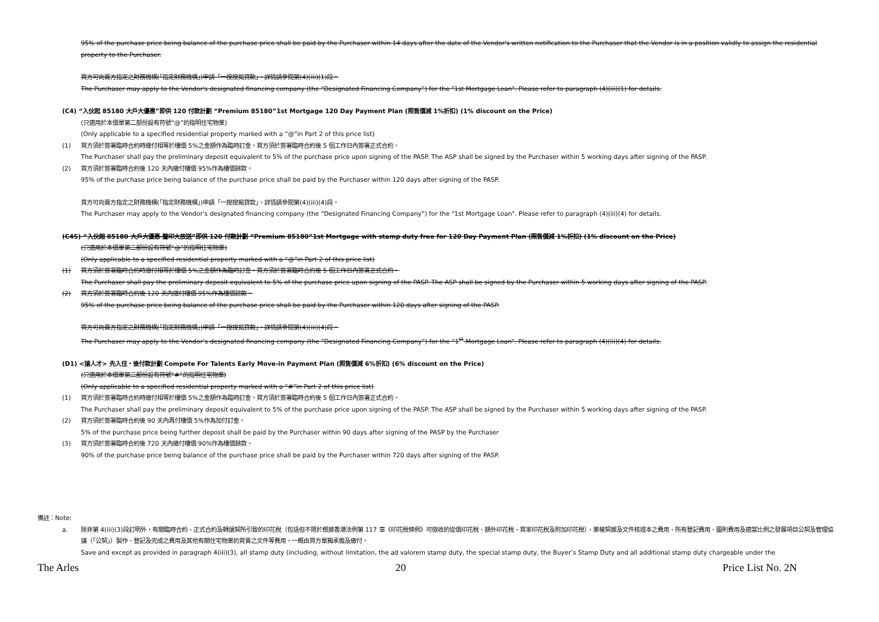95% of the purchase price being balance of the purchase price shall be paid by the Purchaser within 14 days after the date of the Vendor's written notification to the Purchaser that the Vendor is in a position validly to assign the residential property to the Purchaser.
買方可向賣方指定之財務機構(「指定財務機構」)申請「一按按揭貸款」。詳情請參閱第(4)(iii)(1)段。
The Purchaser may apply to the Vendor's designated financing company (the “Designated Financing Company”) for the "1st Mortgage Loan". Please refer to paragraph (4)(iii)(1) for details.
(C4) “入伙起 85180 大戶大優惠”即供 120 付款計劃 “Premium 85180”1st Mortgage 120 Day Payment Plan (照售價減 1%折扣) (1% discount on the Price)
(只適用於本價單第二部份設有符號“@”的指明住宅物業)
(Only applicable to a specified residential property marked with a “@”in Part 2 of this price list)
(1) 買方須於簽署臨時合約時繳付相等於樓價 5%之金額作為臨時訂金。買方須於簽署臨時合約後 5 個工作日內簽署正式合約。
The Purchaser shall pay the preliminary deposit equivalent to 5% of the purchase price upon signing of the PASP. The ASP shall be signed by the Purchaser within 5 working days after signing of the PASP.
(2) 買方須於簽署臨時合約後 120 天內繳付樓價 95%作為樓價餘款。
95% of the purchase price being balance of the purchase price shall be paid by the Purchaser within 120 days after signing of the PASP.
買方可向賣方指定之財務機構(「指定財務機構」)申請「一按按揭貸款」。詳情請參閱第(4)(iii)(4)段。
The Purchaser may apply to the Vendor's designated financing company (the “Designated Financing Company”) for the "1st Mortgage Loan". Please refer to paragraph (4)(iii)(4) for details.
(C4S) “入伙起 85180 大戶大優惠-釐印大放送”即供 120 付款計劃 “Premium 85180”1st Mortgage with stamp duty free for 120 Day Payment Plan (照售價減 1%折扣) (1% discount on the Price)
(只適用於本價單第二部份設有符號“@”的指明住宅物業)
(Only applicable to a specified residential property marked with a “@”in Part 2 of this price list)
(1) 買方須於簽署臨時合約時繳付相等於樓價 5%之金額作為臨時訂金。買方須於簽署臨時合約後 5 個工作日內簽署正式合約。
The Purchaser shall pay the preliminary deposit equivalent to 5% of the purchase price upon signing of the PASP. The ASP shall be signed by the Purchaser within 5 working days after signing of the PASP.
(2) 買方須於簽署臨時合約後 120 天內繳付樓價 95%作為樓價餘款。
95% of the purchase price being balance of the purchase price shall be paid by the Purchaser within 120 days after signing of the PASP.
買方可向賣方指定之財務機構(「指定財務機構」)申請「一按按揭貸款」。詳情請參閱第(4)(iii)(4)段。
The Purchaser may apply to the Vendor’s designated financing company (the “Designated Financing Company”) for the “1<sup>st</sup> Mortgage Loan”. Please refer to paragraph (4)(iii)(4) for details.
(D1) <搶人才> 先入住・後付款計劃 Compete For Talents Early Move-in Payment Plan (照售價減 6%折扣) (6% discount on the Price)
(只適用於本價單第二部份設有符號“#”的指明住宅物業)
(Only applicable to a specified residential property marked with a “#”in Part 2 of this price list)
(1) 買方須於簽署臨時合約時繳付相等於樓價 5%之金額作為臨時訂金。買方須於簽署臨時合約後 5 個工作日內簽署正式合約。
The Purchaser shall pay the preliminary deposit equivalent to 5% of the purchase price upon signing of the PASP. The ASP shall be signed by the Purchaser within 5 working days after signing of the PASP.
(2) 買方須於簽署臨時合約後 90 天內再付樓價 5%作為加付訂金。
5% of the purchase price being further deposit shall be paid by the Purchaser within 90 days after signing of the PASP by the Purchaser
(3) 買方須於簽署臨時合約後 720 天內繳付樓價 90%作為樓價餘款。
90% of the purchase price being balance of the purchase price shall be paid by the Purchaser within 720 days after signing of the PASP.
備註：Note:
a. 除非第 4(iii)(3)段訂明外，有關臨時合約、正式合約及轉讓契所引致的印花稅（包括但不限於根據香港法例第 117 章《印花稅條例》可徵收的從價印花稅、額外印花稅、買家印花稅及附加印花稅）、業權契據及文件核證本之費用、所有登記費用、圖則費用及適當比例之發展項目公契及管理協議（「公契」）製作、登記及完成之費用及其他有關住宅物業的買賣之文件等費用，一概由買方單獨承擔及繳付。
Save and except as provided in paragraph 4(iii)(3), all stamp duty (including, without limitation, the ad valorem stamp duty, the special stamp duty, the Buyer’s Stamp Duty and all additional stamp duty chargeable under the
The Arles 20 Price List No. 2N